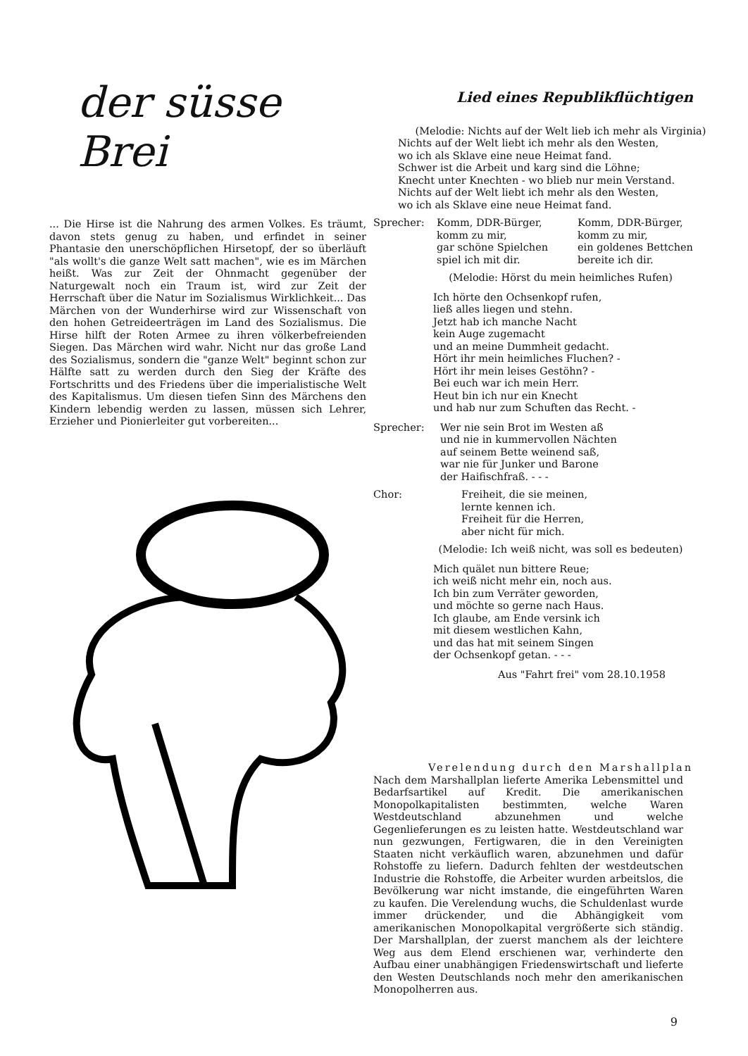der süsse Brei
... Die Hirse ist die Nahrung des armen Volkes. Es träumt, davon stets genug zu haben, und erfindet in seiner Phantasie den unerschöpflichen Hirsetopf, der so überläuft "als wollt's die ganze Welt satt machen", wie es im Märchen heißt. Was zur Zeit der Ohnmacht gegenüber der Naturgewalt noch ein Traum ist, wird zur Zeit der Herrschaft über die Natur im Sozialismus Wirklichkeit... Das Märchen von der Wunderhirse wird zur Wissenschaft von den hohen Getreideerträgen im Land des Sozialismus. Die Hirse hilft der Roten Armee zu ihren völkerbefreienden Siegen. Das Märchen wird wahr. Nicht nur das große Land des Sozialismus, sondern die "ganze Welt" beginnt schon zur Hälfte satt zu werden durch den Sieg der Kräfte des Fortschritts und des Friedens über die imperialistische Welt des Kapitalismus. Um diesen tiefen Sinn des Märchens den Kindern lebendig werden zu lassen, müssen sich Lehrer, Erzieher und Pionierleiter gut vorbereiten...
Lied eines Republikflüchtigen
(Melodie: Nichts auf der Welt lieb ich mehr als Virginia)
Nichts auf der Welt liebt ich mehr als den Westen,
wo ich als Sklave eine neue Heimat fand.
Schwer ist die Arbeit und karg sind die Löhne;
Knecht unter Knechten - wo blieb nur mein Verstand.
Nichts auf der Welt liebt ich mehr als den Westen,
wo ich als Sklave eine neue Heimat fand.
Sprecher: Komm, DDR-Bürger,
komm zu mir,
gar schöne Spielchen
spiel ich mit dir.
Komm, DDR-Bürger,
komm zu mir,
ein goldenes Bettchen
bereite ich dir.
(Melodie: Hörst du mein heimliches Rufen)
Ich hörte den Ochsenkopf rufen,
ließ alles liegen und stehn.
Jetzt hab ich manche Nacht
kein Auge zugemacht
und an meine Dummheit gedacht.
Hört ihr mein heimliches Fluchen? -
Hört ihr mein leises Gestöhn? -
Bei euch war ich mein Herr.
Heut bin ich nur ein Knecht
und hab nur zum Schuften das Recht. -
Sprecher: Wer nie sein Brot im Westen aß
und nie in kummervollen Nächten
auf seinem Bette weinend saß,
war nie für Junker und Barone
der Haifischfraß. - - -
Chor: Freiheit, die sie meinen,
lernte kennen ich.
Freiheit für die Herren,
aber nicht für mich.
(Melodie: Ich weiß nicht, was soll es bedeuten)
Mich quälet nun bittere Reue;
ich weiß nicht mehr ein, noch aus.
Ich bin zum Verräter geworden,
und möchte so gerne nach Haus.
Ich glaube, am Ende versink ich
mit diesem westlichen Kahn,
und das hat mit seinem Singen
der Ochsenkopf getan. - - -
Aus "Fahrt frei" vom 28.10.1958
Verelendung durch den Marshallplan
Nach dem Marshallplan lieferte Amerika Lebensmittel und Bedarfsartikel auf Kredit. Die amerikanischen Monopolkapitalisten bestimmten, welche Waren Westdeutschland abzunehmen und welche Gegenlieferungen es zu leisten hatte. Westdeutschland war nun gezwungen, Fertigwaren, die in den Vereinigten Staaten nicht verkäuflich waren, abzunehmen und dafür Rohstoffe zu liefern. Dadurch fehlten der westdeutschen Industrie die Rohstoffe, die Arbeiter wurden arbeitslos, die Bevölkerung war nicht imstande, die eingeführten Waren zu kaufen. Die Verelendung wuchs, die Schuldenlast wurde immer drückender, und die Abhängigkeit vom amerikanischen Monopolkapital vergrößerte sich ständig. Der Marshallplan, der zuerst manchem als der leichtere Weg aus dem Elend erschienen war, verhinderte den Aufbau einer unabhängigen Friedenswirtschaft und lieferte den Westen Deutschlands noch mehr den amerikanischen Monopolherren aus.
9